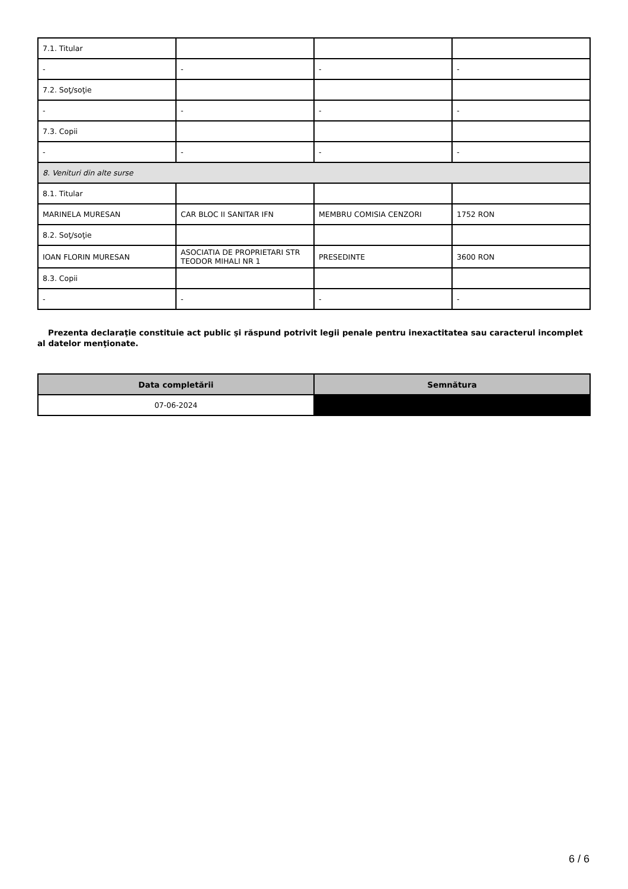| 7.1. Titular | | | |
| - | - | - | - |
| 7.2. Soţ/soţie | | | |
| - | - | - | - |
| 7.3. Copii | | | |
| - | - | - | - |
| 8. Venituri din alte surse | | | |
| 8.1. Titular | | | |
| MARINELA MURESAN | CAR BLOC II SANITAR IFN | MEMBRU COMISIA CENZORI | 1752 RON |
| 8.2. Soţ/soţie | | | |
| IOAN FLORIN MURESAN | ASOCIATIA DE PROPRIETARI STR TEODOR MIHALI NR 1 | PRESEDINTE | 3600 RON |
| 8.3. Copii | | | |
| - | - | - | - |
Prezenta declaraţie constituie act public şi răspund potrivit legii penale pentru inexactitatea sau caracterul incomplet al datelor menţionate.
| Data completării | Semnătura |
| --- | --- |
| 07-06-2024 | |
6 / 6